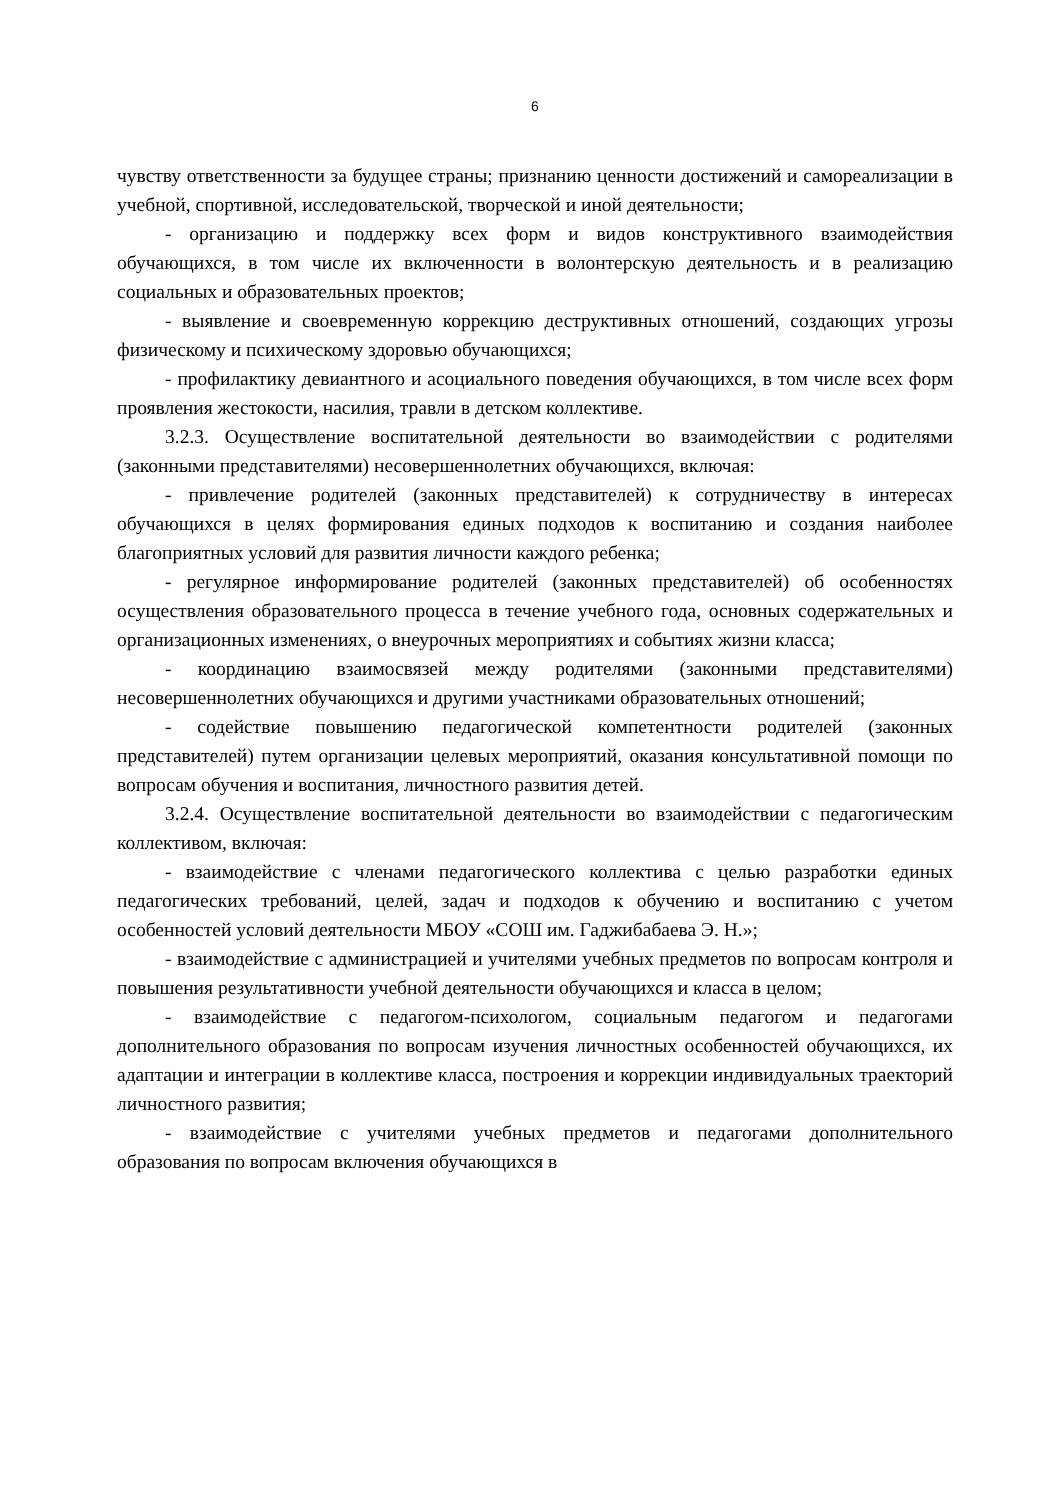6
чувству ответственности за будущее страны; признанию ценности достижений и самореализации в учебной, спортивной, исследовательской, творческой и иной деятельности;
- организацию и поддержку всех форм и видов конструктивного взаимодействия обучающихся, в том числе их включенности в волонтерскую деятельность и в реализацию социальных и образовательных проектов;
- выявление и своевременную коррекцию деструктивных отношений, создающих угрозы физическому и психическому здоровью обучающихся;
- профилактику девиантного и асоциального поведения обучающихся, в том числе всех форм проявления жестокости, насилия, травли в детском коллективе.
3.2.3. Осуществление воспитательной деятельности во взаимодействии с родителями (законными представителями) несовершеннолетних обучающихся, включая:
- привлечение родителей (законных представителей) к сотрудничеству в интересах обучающихся в целях формирования единых подходов к воспитанию и создания наиболее благоприятных условий для развития личности каждого ребенка;
- регулярное информирование родителей (законных представителей) об особенностях осуществления образовательного процесса в течение учебного года, основных содержательных и организационных изменениях, о внеурочных мероприятиях и событиях жизни класса;
- координацию взаимосвязей между родителями (законными представителями) несовершеннолетних обучающихся и другими участниками образовательных отношений;
- содействие повышению педагогической компетентности родителей (законных представителей) путем организации целевых мероприятий, оказания консультативной помощи по вопросам обучения и воспитания, личностного развития детей.
3.2.4. Осуществление воспитательной деятельности во взаимодействии с педагогическим коллективом, включая:
- взаимодействие с членами педагогического коллектива с целью разработки единых педагогических требований, целей, задач и подходов к обучению и воспитанию с учетом особенностей условий деятельности МБОУ «СОШ им. Гаджибабаева Э. Н.»;
- взаимодействие с администрацией и учителями учебных предметов по вопросам контроля и повышения результативности учебной деятельности обучающихся и класса в целом;
- взаимодействие с педагогом-психологом, социальным педагогом и педагогами дополнительного образования по вопросам изучения личностных особенностей обучающихся, их адаптации и интеграции в коллективе класса, построения и коррекции индивидуальных траекторий личностного развития;
- взаимодействие с учителями учебных предметов и педагогами дополнительного образования по вопросам включения обучающихся в